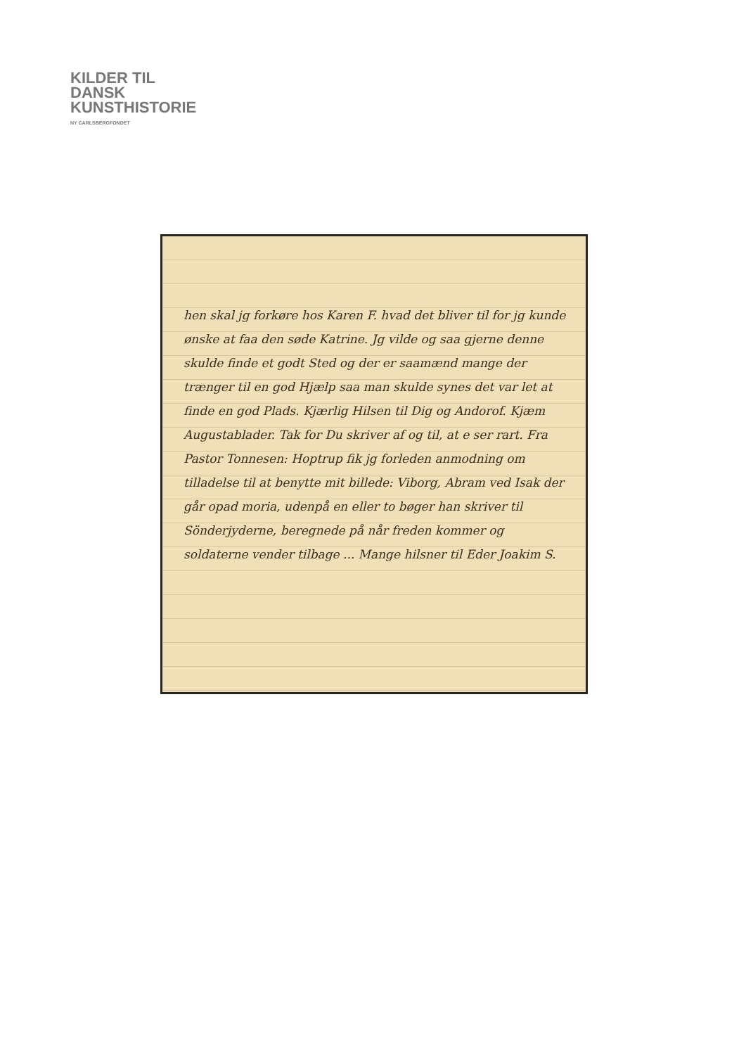KILDER TIL
DANSK
KUNSTHISTORIE
NY CARLSBERGFONDET
hen skal jg forkøre hos Karen F. hvad det bliver til for jg kunde ønske at faa den søde Katrine. Jg vilde og saa gjerne denne skulde finde et godt Sted og der er saamænd mange der trænger til en god Hjælp saa man skulde synes det var let at finde en god Plads. Kjærlig Hilsen til Dig og Andorof. Kjæm Augustablader. Tak for Du skriver af og til, at e ser rart. Fra Pastor Tonnesen: Hoptrup fik jg forleden anmodning om tilladelse til at benytte mit billede: Viborg, Abram ved Isak der går opad moria, udenpå en eller to bøger han skriver til Sönderjyderne, beregnede på når freden kommer og soldaterne vender tilbage ... Mange hilsner til Eder Joakim S.